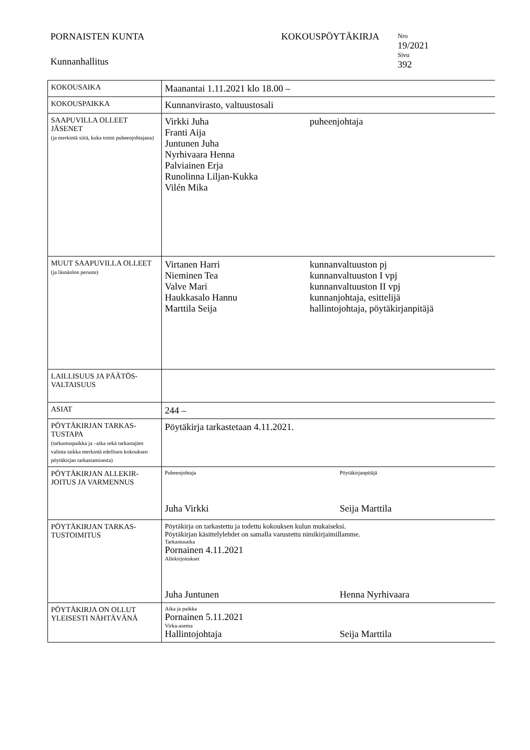PORNAISTEN KUNTA
Kunnanhallitus
KOKOUSPÖYTÄKIRJA
Nro
19/2021
Sivu
392
| KOKOUSAIKA | Maanantai 1.11.2021 klo 18.00 – |
| KOKOUSPAIKKA | Kunnanvirasto, valtuustosali |
| SAAPUVILLA OLLEET JÄSENET (ja merkintä siitä, kuka toimi puheenjohtajana) | Virkki Juha puheenjohtaja Franti Aija Juntunen Juha Nyrhivaara Henna Palviainen Erja Runolinna Liljan-Kukka Vilén Mika |
| MUUT SAAPUVILLA OLLEET (ja läsnäolon peruste) | Virtanen Harri kunnanvaltuuston pj Nieminen Tea kunnanvaltuuston I vpj Valve Mari kunnanvaltuuston II vpj Haukkasalo Hannu kunnanjohtaja, esittelijä Marttila Seija hallintojohtaja, pöytäkirjanpitäjä |
| LAILLISUUS JA PÄÄTÖS-VALTAISUUS | |
| ASIAT | 244 – |
| PÖYTÄKIRJAN TARKAS-TUSTAPA (tarkastuspaikka ja –aika sekä tarkastajien valinta taikka merkintä edellisen kokouksen pöytäkirjan tarkastamisesta) | Pöytäkirja tarkastetaan 4.11.2021. |
| PÖYTÄKIRJAN ALLEKIR-JOITUS JA VARMENNUS | Puheenjohtaja Pöytäkirjanpitäjä Juha Virkki Seija Marttila |
| PÖYTÄKIRJAN TARKAS-TUSTOIMITUS | Pöytäkirja on tarkastettu ja todettu kokouksen kulun mukaiseksi. Pöytäkirjan käsittelylehdet on samalla varustettu nimikirjaimillamme. Tarkastusaika Pornainen 4.11.2021 Allekirjoitukset Juha Juntunen Henna Nyrhivaara |
| PÖYTÄKIRJA ON OLLUT YLEISESTI NÄHTÄVÄNÄ | Aika ja paikka Pornainen 5.11.2021 Virka-asema Hallintojohtaja Seija Marttila |